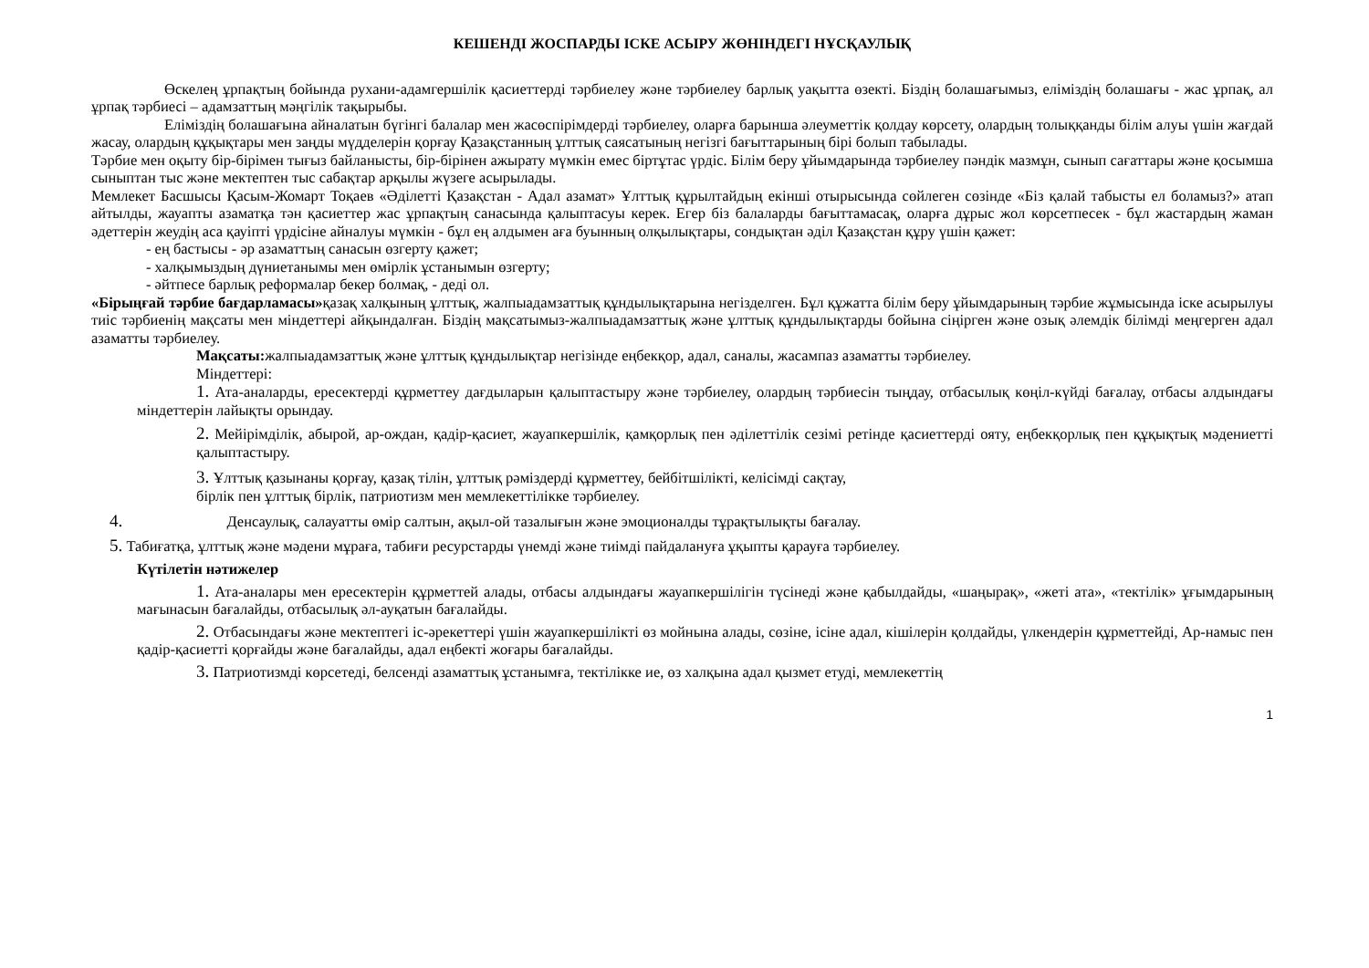КЕШЕНДІ ЖОСПАРДЫ ІСКЕ АСЫРУ ЖӨНІНДЕГІ НҰСҚАУЛЫҚ
Өскелең ұрпақтың бойында рухани-адамгершілік қасиеттерді тәрбиелеу және тәрбиелеу барлық уақытта өзекті. Біздің болашағымыз, еліміздің болашағы - жас ұрпақ, ал ұрпақ тәрбиесі – адамзаттың мәңгілік тақырыбы.
Еліміздің болашағына айналатын бүгінгі балалар мен жасөспірімдерді тәрбиелеу, оларға барынша әлеуметтік қолдау көрсету, олардың толыққанды білім алуы үшін жағдай жасау, олардың құқықтары мен заңды мүдделерін қорғау Қазақстанның ұлттық саясатының негізгі бағыттарының бірі болып табылады.
Тәрбие мен оқыту бір-бірімен тығыз байланысты, бір-бірінен ажырату мүмкін емес біртұтас үрдіс. Білім беру ұйымдарында тәрбиелеу пәндік мазмұн, сынып сағаттары және қосымша сыныптан тыс және мектептен тыс сабақтар арқылы жүзеге асырылады.
Мемлекет Басшысы Қасым-Жомарт Тоқаев «Әділетті Қазақстан - Адал азамат» Ұлттық құрылтайдың екінші отырысында сөйлеген сөзінде «Біз қалай табысты ел боламыз?» атап айтылды, жауапты азаматқа тән қасиеттер жас ұрпақтың санасында қалыптасуы керек. Егер біз балаларды бағыттамасақ, оларға дұрыс жол көрсетпесек - бұл жастардың жаман әдеттерін жеудің аса қауіпті үрдісіне айналуы мүмкін - бұл ең алдымен аға буынның олқылықтары, сондықтан әділ Қазақстан құру үшін қажет:
- ең бастысы - әр азаматтың санасын өзгерту қажет;
- халқымыздың дүниетанымы мен өмірлік ұстанымын өзгерту;
- әйтпесе барлық реформалар бекер болмақ, - деді ол.
«Бірыңғай тәрбие бағдарламасы»қазақ халқының ұлттық, жалпыадамзаттық құндылықтарына негізделген. Бұл құжатта білім беру ұйымдарының тәрбие жұмысында іске асырылуы тиіс тәрбиенің мақсаты мен міндеттері айқындалған. Біздің мақсатымыз-жалпыадамзаттық және ұлттық құндылықтарды бойына сіңірген және озық әлемдік білімді меңгерген адал азаматты тәрбиелеу.
Мақсаты: жалпыадамзаттық және ұлттық құндылықтар негізінде еңбекқор, адал, саналы, жасампаз азаматты тәрбиелеу.
Міндеттері:
1. Ата-аналарды, ересектерді құрметтеу дағдыларын қалыптастыру және тәрбиелеу, олардың тәрбиесін тыңдау, отбасылық көңіл-күйді бағалау, отбасы алдындағы міндеттерін лайықты орындау.
2. Мейірімділік, абырой, ар-ождан, қадір-қасиет, жауапкершілік, қамқорлық пен әділеттілік сезімі ретінде қасиеттерді ояту, еңбекқорлық пен құқықтық мәдениетті қалыптастыру.
3. Ұлттық қазынаны қорғау, қазақ тілін, ұлттық рәміздерді құрметтеу, бейбітшілікті, келісімді сақтау,
бірлік пен ұлттық бірлік, патриотизм мен мемлекеттілікке тәрбиелеу.
4. Денсаулық, салауатты өмір салтын, ақыл-ой тазалығын және эмоционалды тұрақтылықты бағалау.
5. Табиғатқа, ұлттық және мәдени мұраға, табиғи ресурстарды үнемді және тиімді пайдалануға ұқыпты қарауға тәрбиелеу.
Күтілетін нәтижелер
1. Ата-аналары мен ересектерін құрметтей алады, отбасы алдындағы жауапкершілігін түсінеді және қабылдайды, «шаңырақ», «жеті ата», «тектілік» ұғымдарының мағынасын бағалайды, отбасылық әл-ауқатын бағалайды.
2. Отбасындағы және мектептегі іс-әрекеттері үшін жауапкершілікті өз мойнына алады, сөзіне, ісіне адал, кішілерін қолдайды, үлкендерін құрметтейді, Ар-намыс пен қадір-қасиетті қорғайды және бағалайды, адал еңбекті жоғары бағалайды.
3. Патриотизмді көрсетеді, белсенді азаматтық ұстанымға, тектілікке ие, өз халқына адал қызмет етуді, мемлекеттің
1